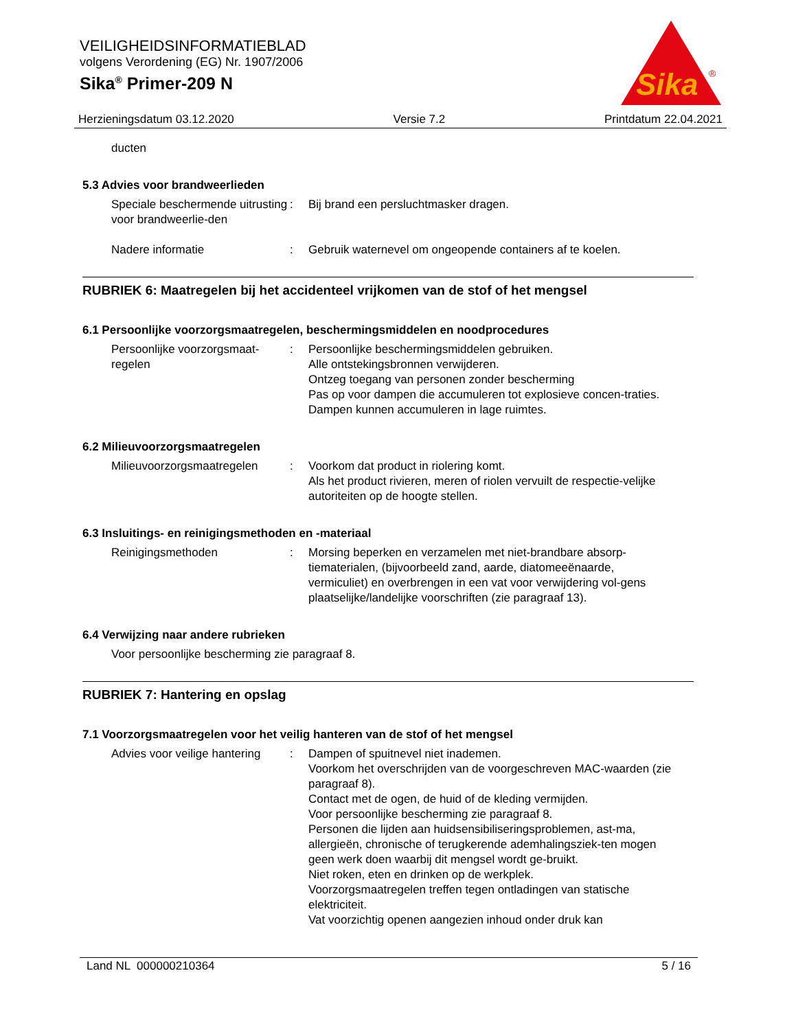VEILIGHEIDSINFORMATIEBLAD
volgens Verordening (EG) Nr. 1907/2006
Sika<sup>®</sup> Primer-209 N
Sika
®
Herzieningsdatum 03.12.2020 Versie 7.2 Printdatum 22.04.2021
ducten
5.3 Advies voor brandweerlieden
Speciale beschermende uitrusting voor brandweerlie-den
: Bij brand een persluchtmasker dragen.
Nadere informatie : Gebruik waternevel om ongeopende containers af te koelen.
RUBRIEK 6: Maatregelen bij het accidenteel vrijkomen van de stof of het mengsel
6.1 Persoonlijke voorzorgsmaatregelen, beschermingsmiddelen en noodprocedures
Persoonlijke voorzorgsmaat-regelen
: Persoonlijke beschermingsmiddelen gebruiken.
Alle ontstekingsbronnen verwijderen.
Ontzeg toegang van personen zonder bescherming
Pas op voor dampen die accumuleren tot explosieve concen-traties. Dampen kunnen accumuleren in lage ruimtes.
6.2 Milieuvoorzorgsmaatregelen
Milieuvoorzorgsmaatregelen
: Voorkom dat product in riolering komt.
Als het product rivieren, meren of riolen vervuilt de respectie-velijke autoriteiten op de hoogte stellen.
6.3 Insluitings- en reinigingsmethoden en -materiaal
Reinigingsmethoden : Morsing beperken en verzamelen met niet-brandbare absorp-tiematerialen, (bijvoorbeeld zand, aarde, diatomeeënaarde, vermiculiet) en overbrengen in een vat voor verwijdering vol-gens plaatselijke/landelijke voorschriften (zie paragraaf 13).
6.4 Verwijzing naar andere rubrieken
Voor persoonlijke bescherming zie paragraaf 8.
RUBRIEK 7: Hantering en opslag
7.1 Voorzorgsmaatregelen voor het veilig hanteren van de stof of het mengsel
Advies voor veilige hantering
: Dampen of spuitnevel niet inademen.
Voorkom het overschrijden van de voorgeschreven MAC-waarden (zie paragraaf 8).
Contact met de ogen, de huid of de kleding vermijden.
Voor persoonlijke bescherming zie paragraaf 8.
Personen die lijden aan huidsensibiliseringsproblemen, ast-ma, allergieën, chronische of terugkerende ademhalingsziek-ten mogen geen werk doen waarbij dit mengsel wordt ge-bruikt.
Niet roken, eten en drinken op de werkplek.
Voorzorgsmaatregelen treffen tegen ontladingen van statische elektriciteit.
Vat voorzichtig openen aangezien inhoud onder druk kan
Land NL 000000210364 5 / 16